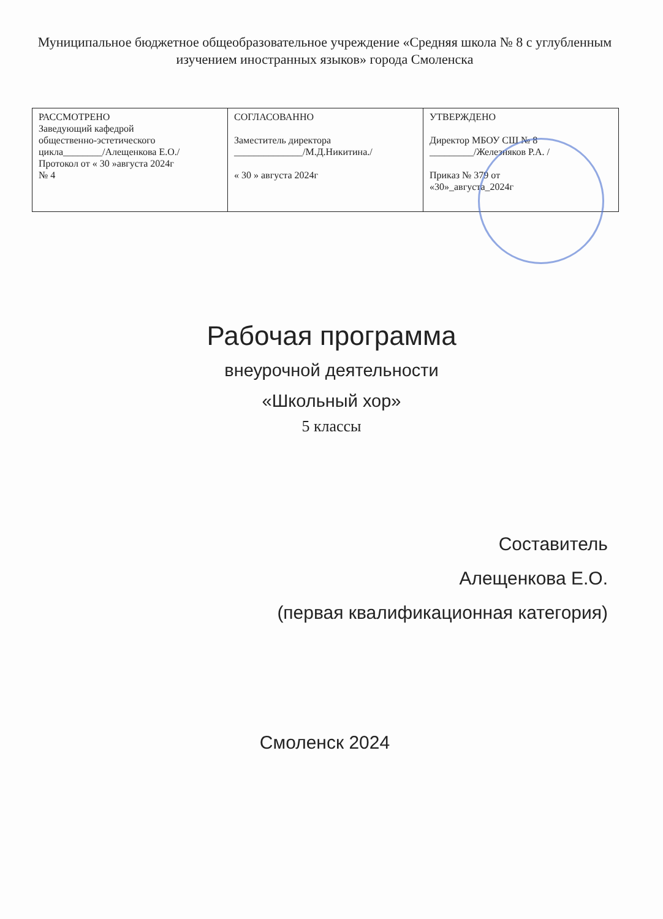Муниципальное бюджетное общеобразовательное учреждение «Средняя школа № 8 с углубленным изучением иностранных языков» города Смоленска
| РАССМОТРЕНО Заведующий кафедрой общественно-эстетического цикла________/Алещенкова Е.О./ Протокол от « 30 »августа 2024г № 4 | СОГЛАСОВАННО Заместитель директора ______________/М.Д.Никитина./ « 30 » августа 2024г | УТВЕРЖДЕНО Директор МБОУ СШ № 8 _________/Железняков Р.А. / Приказ № 379 от «30»_августа_2024г |
Рабочая программа
внеурочной деятельности
«Школьный хор»
5 классы
Составитель
Алещенкова Е.О.
(первая квалификационная категория)
Смоленск 2024